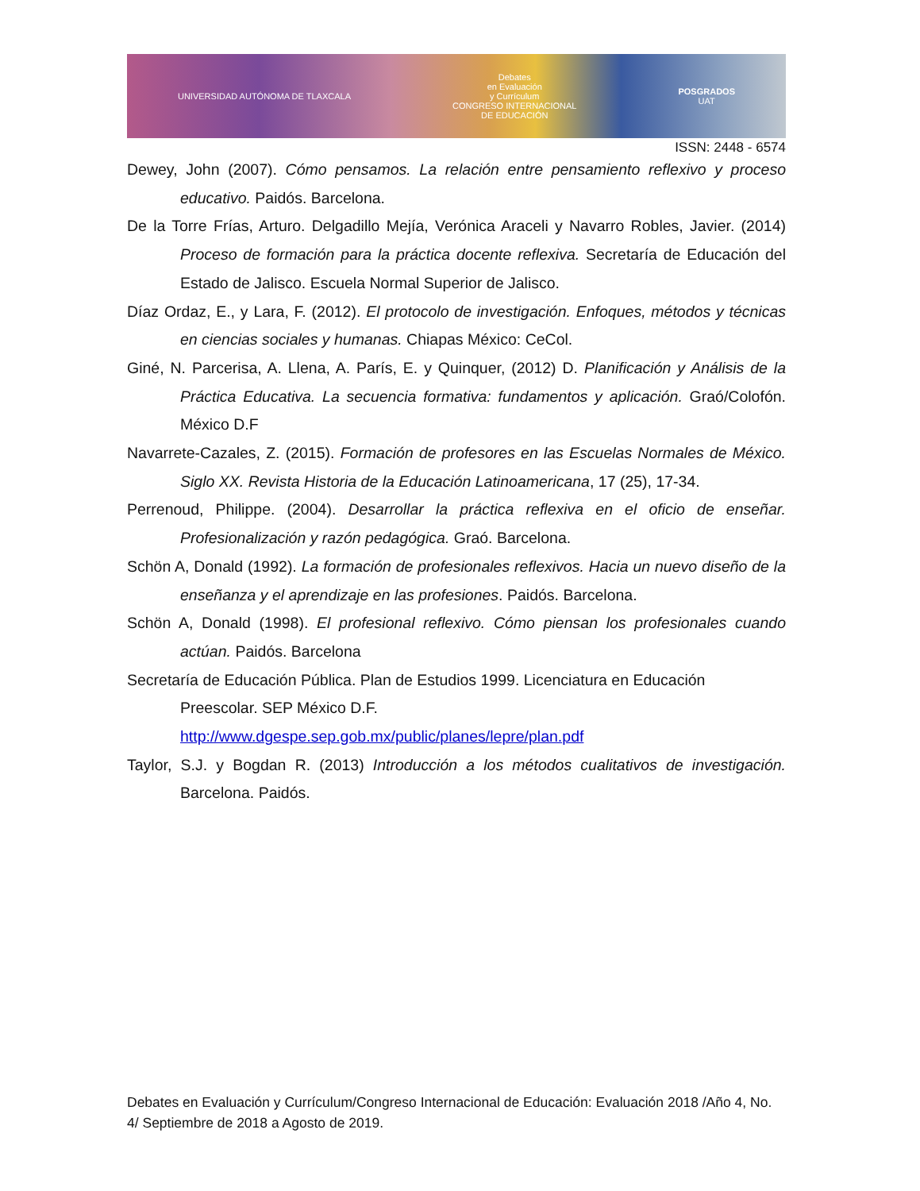UNIVERSIDAD AUTÓNOMA DE TLAXCALA Debates
en Evaluación
y Currículum
CONGRESO INTERNACIONAL
DE EDUCACIÓN POSGRADOS
UAT
ISSN: 2448 - 6574
Dewey, John (2007). Cómo pensamos. La relación entre pensamiento reflexivo y proceso educativo. Paidós. Barcelona.
De la Torre Frías, Arturo. Delgadillo Mejía, Verónica Araceli y Navarro Robles, Javier. (2014) Proceso de formación para la práctica docente reflexiva. Secretaría de Educación del Estado de Jalisco. Escuela Normal Superior de Jalisco.
Díaz Ordaz, E., y Lara, F. (2012). El protocolo de investigación. Enfoques, métodos y técnicas en ciencias sociales y humanas. Chiapas México: CeCol.
Giné, N. Parcerisa, A. Llena, A. París, E. y Quinquer, (2012) D. Planificación y Análisis de la Práctica Educativa. La secuencia formativa: fundamentos y aplicación. Graó/Colofón. México D.F
Navarrete-Cazales, Z. (2015). Formación de profesores en las Escuelas Normales de México. Siglo XX. Revista Historia de la Educación Latinoamericana, 17 (25), 17-34.
Perrenoud, Philippe. (2004). Desarrollar la práctica reflexiva en el oficio de enseñar. Profesionalización y razón pedagógica. Graó. Barcelona.
Schön A, Donald (1992). La formación de profesionales reflexivos. Hacia un nuevo diseño de la enseñanza y el aprendizaje en las profesiones. Paidós. Barcelona.
Schön A, Donald (1998). El profesional reflexivo. Cómo piensan los profesionales cuando actúan. Paidós. Barcelona
Secretaría de Educación Pública. Plan de Estudios 1999. Licenciatura en Educación Preescolar. SEP México D.F.
http://www.dgespe.sep.gob.mx/public/planes/lepre/plan.pdf
Taylor, S.J. y Bogdan R. (2013) Introducción a los métodos cualitativos de investigación. Barcelona. Paidós.
Debates en Evaluación y Currículum/Congreso Internacional de Educación: Evaluación 2018 /Año 4, No. 4/ Septiembre de 2018 a Agosto de 2019.